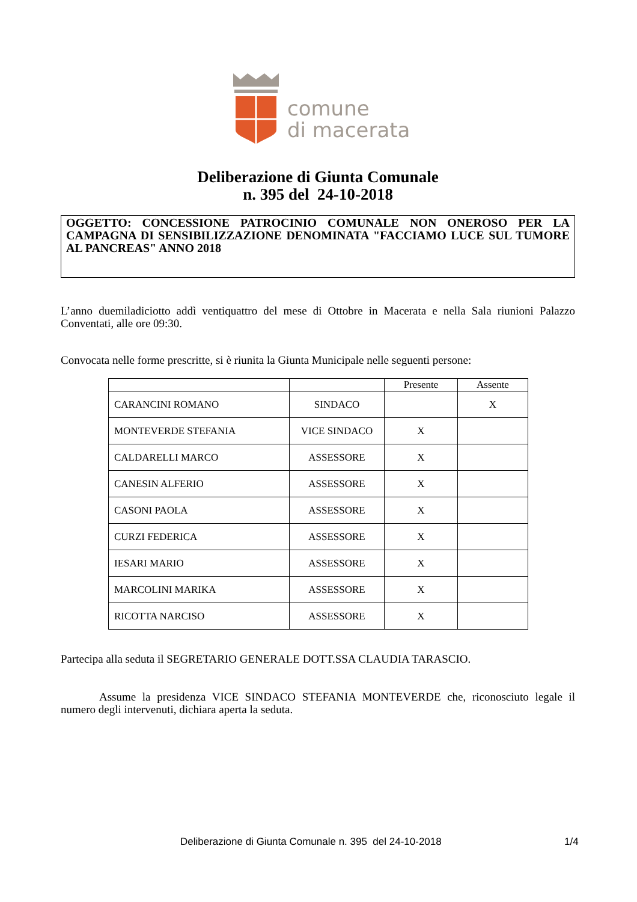comune
di macerata
Deliberazione di Giunta Comunale
n. 395 del 24-10-2018
OGGETTO: CONCESSIONE PATROCINIO COMUNALE NON ONEROSO PER LA CAMPAGNA DI SENSIBILIZZAZIONE DENOMINATA "FACCIAMO LUCE SUL TUMORE AL PANCREAS" ANNO 2018
L’anno duemiladiciotto addì ventiquattro del mese di Ottobre in Macerata e nella Sala riunioni Palazzo Conventati, alle ore 09:30.
Convocata nelle forme prescritte, si è riunita la Giunta Municipale nelle seguenti persone:
| | | Presente | Assente |
| --- | --- | --- | --- |
| CARANCINI ROMANO | SINDACO | | X |
| MONTEVERDE STEFANIA | VICE SINDACO | X | |
| CALDARELLI MARCO | ASSESSORE | X | |
| CANESIN ALFERIO | ASSESSORE | X | |
| CASONI PAOLA | ASSESSORE | X | |
| CURZI FEDERICA | ASSESSORE | X | |
| IESARI MARIO | ASSESSORE | X | |
| MARCOLINI MARIKA | ASSESSORE | X | |
| RICOTTA NARCISO | ASSESSORE | X | |
Partecipa alla seduta il SEGRETARIO GENERALE DOTT.SSA CLAUDIA TARASCIO.
Assume la presidenza VICE SINDACO STEFANIA MONTEVERDE che, riconosciuto legale il numero degli intervenuti, dichiara aperta la seduta.
Deliberazione di Giunta Comunale n. 395 del 24-10-2018
1/4